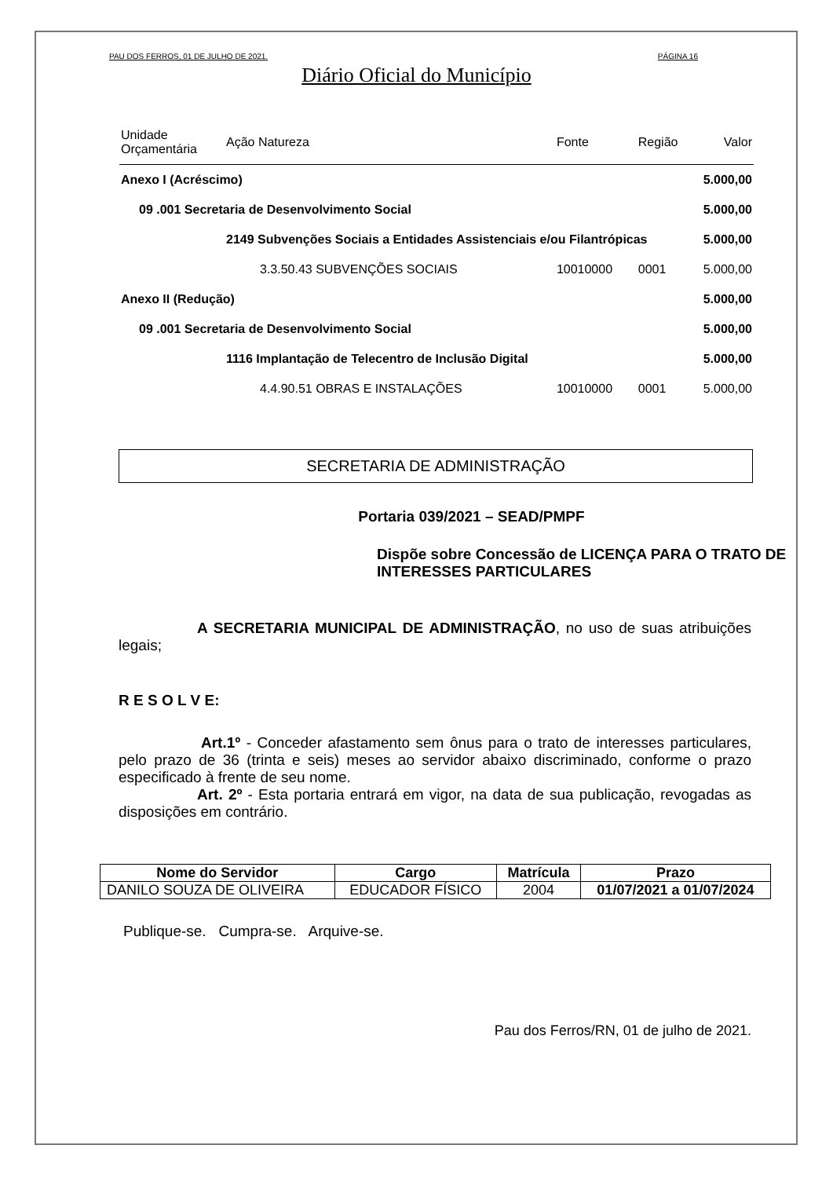PAU DOS FERROS, 01 DE JULHO DE 2021. PÁGINA 16
Diário Oficial do Município
| Unidade Orçamentária | Ação Natureza | Fonte | Região | Valor |
| Anexo I (Acréscimo) | | | | 5.000,00 |
| 09 .001 Secretaria de Desenvolvimento Social | | | | 5.000,00 |
| | 2149 Subvenções Sociais a Entidades Assistenciais e/ou Filantrópicas | | | 5.000,00 |
| | 3.3.50.43 SUBVENÇÕES SOCIAIS | 10010000 | 0001 | 5.000,00 |
| Anexo II (Redução) | | | | 5.000,00 |
| 09 .001 Secretaria de Desenvolvimento Social | | | | 5.000,00 |
| | 1116 Implantação de Telecentro de Inclusão Digital | | | 5.000,00 |
| | 4.4.90.51 OBRAS E INSTALAÇÕES | 10010000 | 0001 | 5.000,00 |
SECRETARIA DE ADMINISTRAÇÃO
Portaria 039/2021 – SEAD/PMPF
Dispõe sobre Concessão de LICENÇA PARA O TRATO DE INTERESSES PARTICULARES
A SECRETARIA MUNICIPAL DE ADMINISTRAÇÃO, no uso de suas atribuições legais;
R E S O L V E:
Art.1º - Conceder afastamento sem ônus para o trato de interesses particulares, pelo prazo de 36 (trinta e seis) meses ao servidor abaixo discriminado, conforme o prazo especificado à frente de seu nome.
Art. 2º - Esta portaria entrará em vigor, na data de sua publicação, revogadas as disposições em contrário.
| Nome do Servidor | Cargo | Matrícula | Prazo |
| --- | --- | --- | --- |
| DANILO SOUZA DE OLIVEIRA | EDUCADOR FÍSICO | 2004 | 01/07/2021 a 01/07/2024 |
Publique-se. Cumpra-se. Arquive-se.
Pau dos Ferros/RN, 01 de julho de 2021.